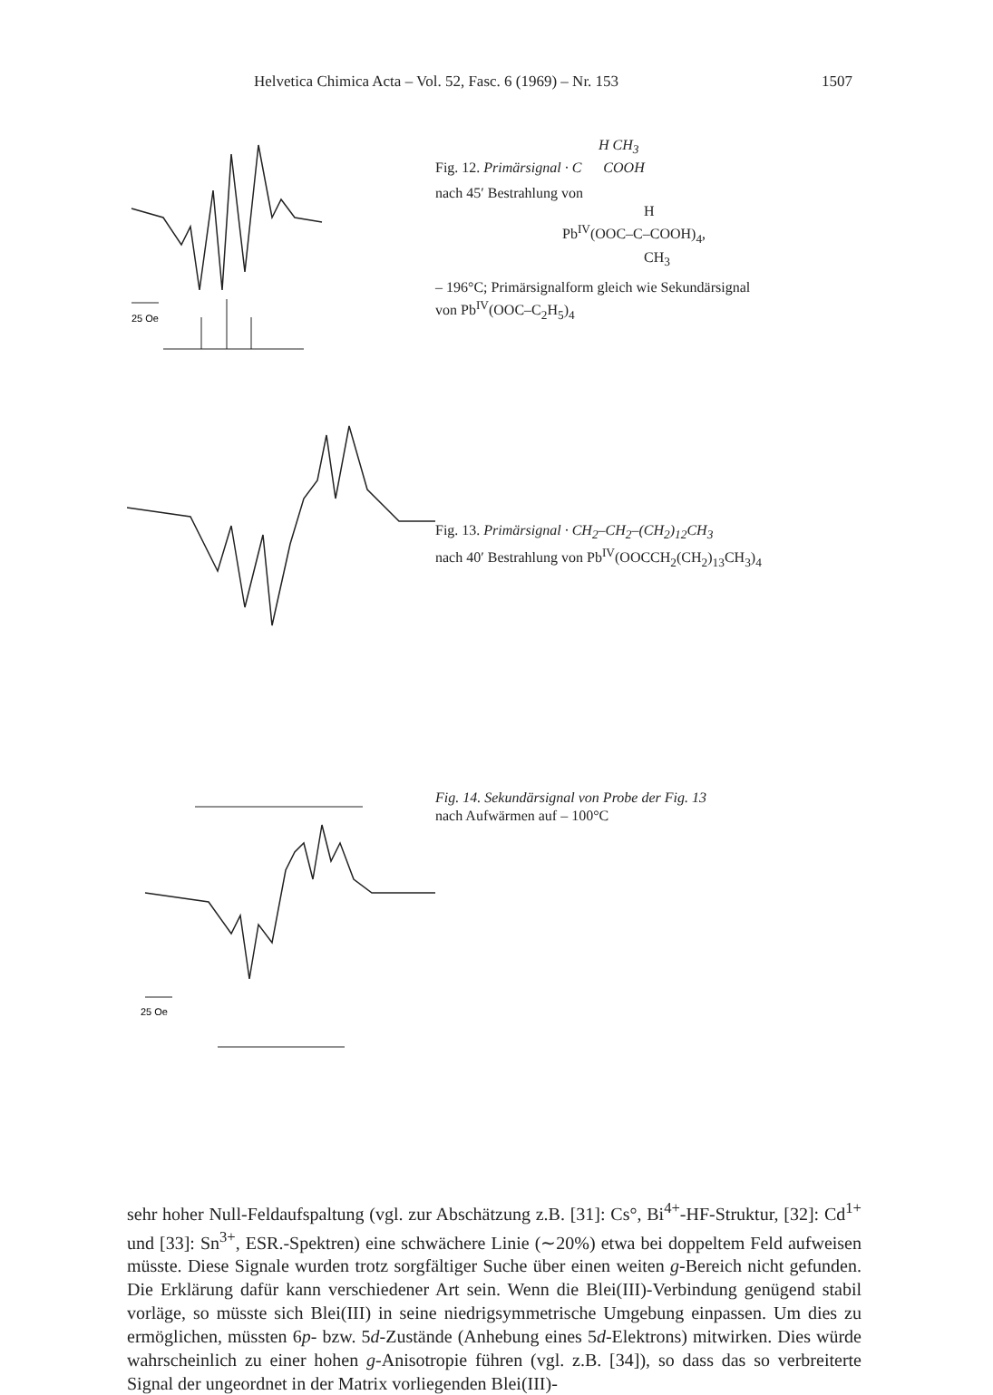Helvetica Chimica Acta – Vol. 52, Fasc. 6 (1969) – Nr. 153 1507
25 Oe
H CH<sub>3</sub>
Fig. 12. Primärsignal · C COOH
nach 45′ Bestrahlung von
H
Pb<sup>IV</sup>(OOC–C–COOH)<sub>4</sub>,
CH<sub>3</sub>
– 196°C; Primärsignalform gleich wie Sekundärsignal
von Pb<sup>IV</sup>(OOC–C<sub>2</sub>H<sub>5</sub>)<sub>4</sub>
Fig. 13. Primärsignal · CH<sub>2</sub>–CH<sub>2</sub>–(CH<sub>2</sub>)<sub>12</sub>CH<sub>3</sub>
nach 40′ Bestrahlung von Pb<sup>IV</sup>(OOCCH<sub>2</sub>(CH<sub>2</sub>)<sub>13</sub>CH<sub>3</sub>)<sub>4</sub>
25 Oe
Fig. 14. Sekundärsignal von Probe der Fig. 13
nach Aufwärmen auf – 100°C
sehr hoher Null-Feldaufspaltung (vgl. zur Abschätzung z.B. [31]: Cs°, Bi<sup>4+</sup>-HF-Struktur, [32]: Cd<sup>1+</sup> und [33]: Sn<sup>3+</sup>, ESR.-Spektren) eine schwächere Linie (∼20%) etwa bei doppeltem Feld aufweisen müsste. Diese Signale wurden trotz sorgfältiger Suche über einen weiten g-Bereich nicht gefunden. Die Erklärung dafür kann verschiedener Art sein. Wenn die Blei(III)-Verbindung genügend stabil vorläge, so müsste sich Blei(III) in seine niedrigsymmetrische Umgebung einpassen. Um dies zu ermöglichen, müssten 6p- bzw. 5d-Zustände (Anhebung eines 5d-Elektrons) mitwirken. Dies würde wahrscheinlich zu einer hohen g-Anisotropie führen (vgl. z.B. [34]), so dass das so verbreiterte Signal der ungeordnet in der Matrix vorliegenden Blei(III)-